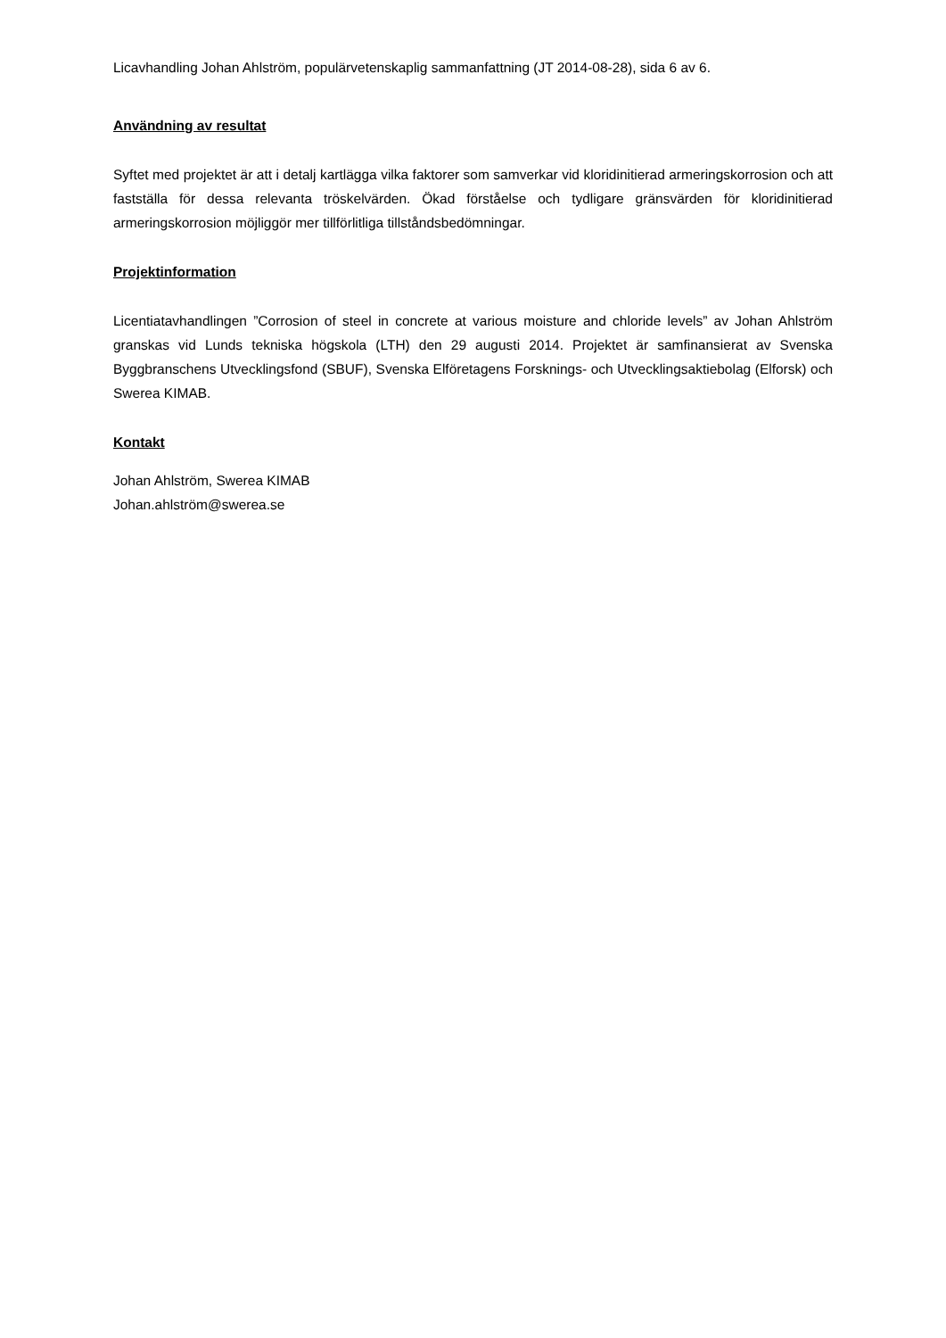Licavhandling Johan Ahlström, populärvetenskaplig sammanfattning (JT 2014-08-28), sida 6 av 6.
Användning av resultat
Syftet med projektet är att i detalj kartlägga vilka faktorer som samverkar vid kloridinitierad armeringskorrosion och att fastställa för dessa relevanta tröskelvärden. Ökad förståelse och tydligare gränsvärden för kloridinitierad armeringskorrosion möjliggör mer tillförlitliga tillståndsbedömningar.
Projektinformation
Licentiatavhandlingen ”Corrosion of steel in concrete at various moisture and chloride levels” av Johan Ahlström granskas vid Lunds tekniska högskola (LTH) den 29 augusti 2014. Projektet är samfinansierat av Svenska Byggbranschens Utvecklingsfond (SBUF), Svenska Elföretagens Forsknings- och Utvecklingsaktiebolag (Elforsk) och Swerea KIMAB.
Kontakt
Johan Ahlström, Swerea KIMAB
Johan.ahlström@swerea.se